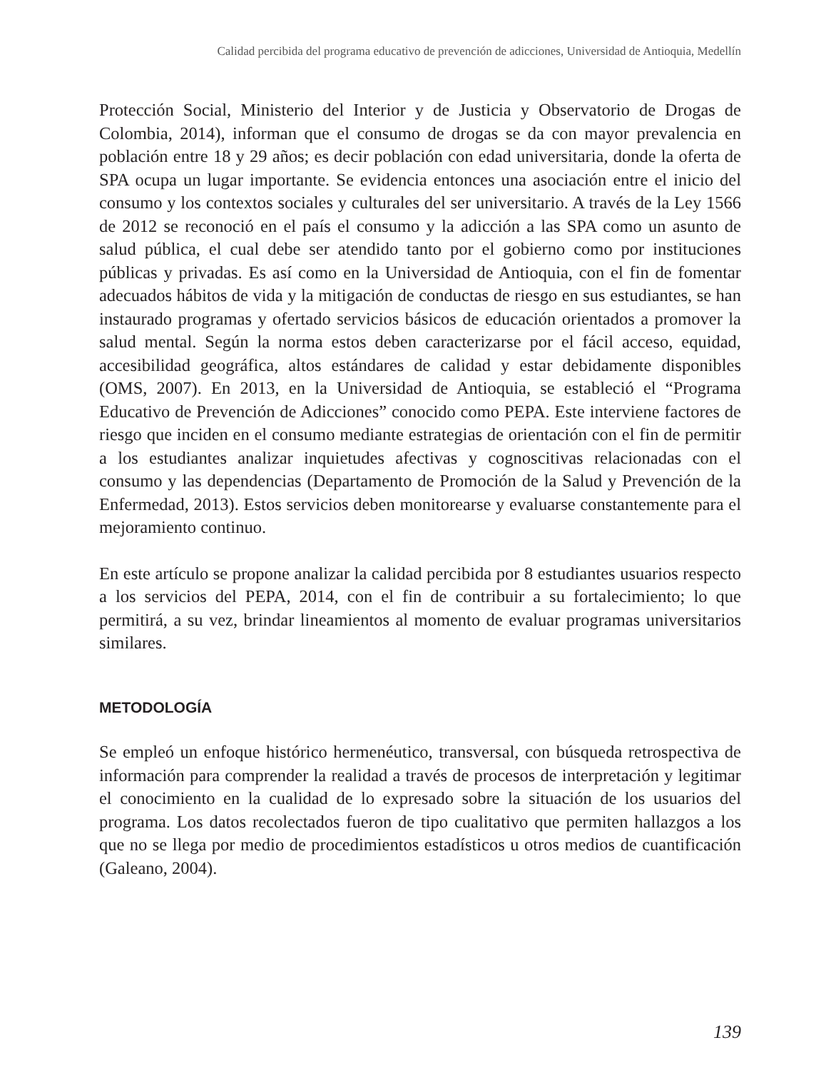Calidad percibida del programa educativo de prevención de adicciones, Universidad de Antioquia, Medellín
Protección Social, Ministerio del Interior y de Justicia y Observatorio de Drogas de Colombia, 2014), informan que el consumo de drogas se da con mayor prevalencia en población entre 18 y 29 años; es decir población con edad universitaria, donde la oferta de SPA ocupa un lugar importante. Se evidencia entonces una asociación entre el inicio del consumo y los contextos sociales y culturales del ser universitario. A través de la Ley 1566 de 2012 se reconoció en el país el consumo y la adicción a las SPA como un asunto de salud pública, el cual debe ser atendido tanto por el gobierno como por instituciones públicas y privadas. Es así como en la Universidad de Antioquia, con el fin de fomentar adecuados hábitos de vida y la mitigación de conductas de riesgo en sus estudiantes, se han instaurado programas y ofertado servicios básicos de educación orientados a promover la salud mental. Según la norma estos deben caracterizarse por el fácil acceso, equidad, accesibilidad geográfica, altos estándares de calidad y estar debidamente disponibles (OMS, 2007). En 2013, en la Universidad de Antioquia, se estableció el “Programa Educativo de Prevención de Adicciones” conocido como PEPA. Este interviene factores de riesgo que inciden en el consumo mediante estrategias de orientación con el fin de permitir a los estudiantes analizar inquietudes afectivas y cognoscitivas relacionadas con el consumo y las dependencias (Departamento de Promoción de la Salud y Prevención de la Enfermedad, 2013). Estos servicios deben monitorearse y evaluarse constantemente para el mejoramiento continuo.
En este artículo se propone analizar la calidad percibida por 8 estudiantes usuarios respecto a los servicios del PEPA, 2014, con el fin de contribuir a su fortalecimiento; lo que permitirá, a su vez, brindar lineamientos al momento de evaluar programas universitarios similares.
METODOLOGÍA
Se empleó un enfoque histórico hermenéutico, transversal, con búsqueda retrospectiva de información para comprender la realidad a través de procesos de interpretación y legitimar el conocimiento en la cualidad de lo expresado sobre la situación de los usuarios del programa. Los datos recolectados fueron de tipo cualitativo que permiten hallazgos a los que no se llega por medio de procedimientos estadísticos u otros medios de cuantificación (Galeano, 2004).
139